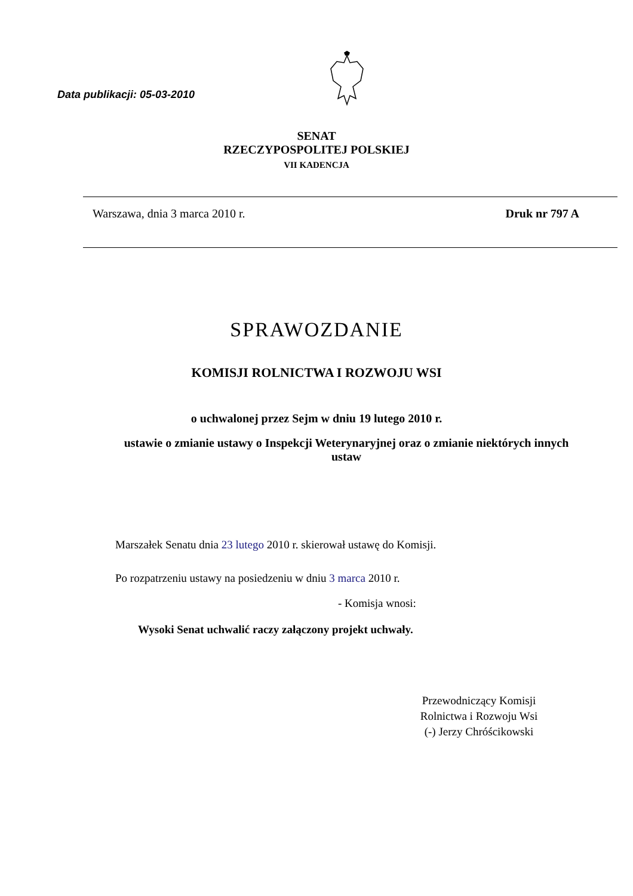Data publikacji: 05-03-2010
SENAT
RZECZYPOSPOLITEJ POLSKIEJ
VII KADENCJA
Warszawa, dnia 3 marca 2010 r. Druk nr 797 A
SPRAWOZDANIE
KOMISJI ROLNICTWA I ROZWOJU WSI
o uchwalonej przez Sejm w dniu 19 lutego 2010 r.
ustawie o zmianie ustawy o Inspekcji Weterynaryjnej oraz o zmianie niektórych innych ustaw
Marszałek Senatu dnia 23 lutego 2010 r. skierował ustawę do Komisji.
Po rozpatrzeniu ustawy na posiedzeniu w dniu 3 marca 2010 r.
- Komisja wnosi:
Wysoki Senat uchwalić raczy załączony projekt uchwały.
Przewodniczący Komisji
Rolnictwa i Rozwoju Wsi
(-) Jerzy Chróścikowski